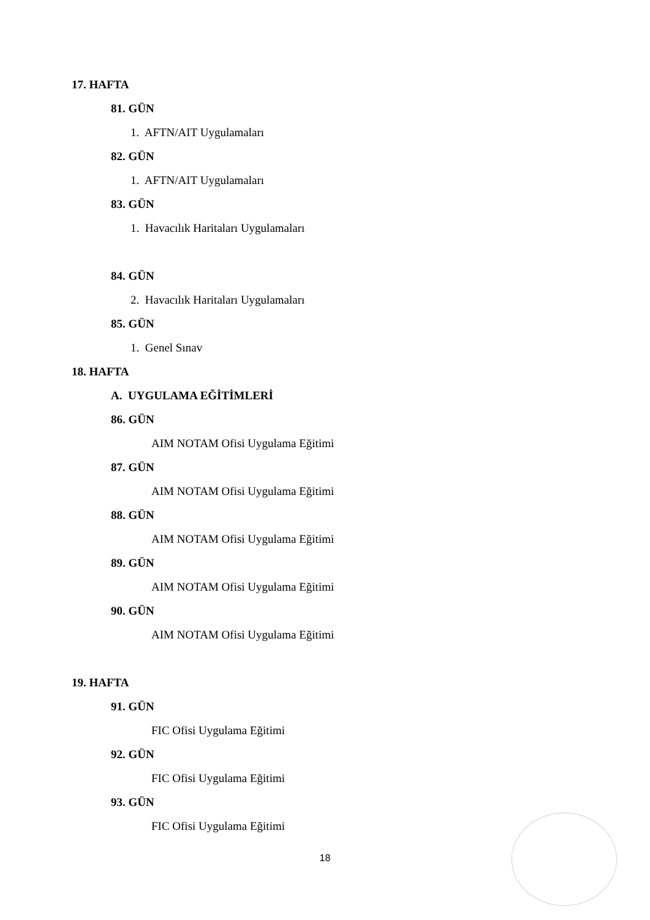17. HAFTA
81. GÜN
1. AFTN/AIT Uygulamaları
82. GÜN
1. AFTN/AIT Uygulamaları
83. GÜN
1. Havacılık Haritaları Uygulamaları
84. GÜN
2. Havacılık Haritaları Uygulamaları
85. GÜN
1. Genel Sınav
18. HAFTA
A. UYGULAMA EĞİTİMLERİ
86. GÜN
AIM NOTAM Ofisi Uygulama Eğitimi
87. GÜN
AIM NOTAM Ofisi Uygulama Eğitimi
88. GÜN
AIM NOTAM Ofisi Uygulama Eğitimi
89. GÜN
AIM NOTAM Ofisi Uygulama Eğitimi
90. GÜN
AIM NOTAM Ofisi Uygulama Eğitimi
19. HAFTA
91. GÜN
FIC Ofisi Uygulama Eğitimi
92. GÜN
FIC Ofisi Uygulama Eğitimi
93. GÜN
FIC Ofisi Uygulama Eğitimi
18